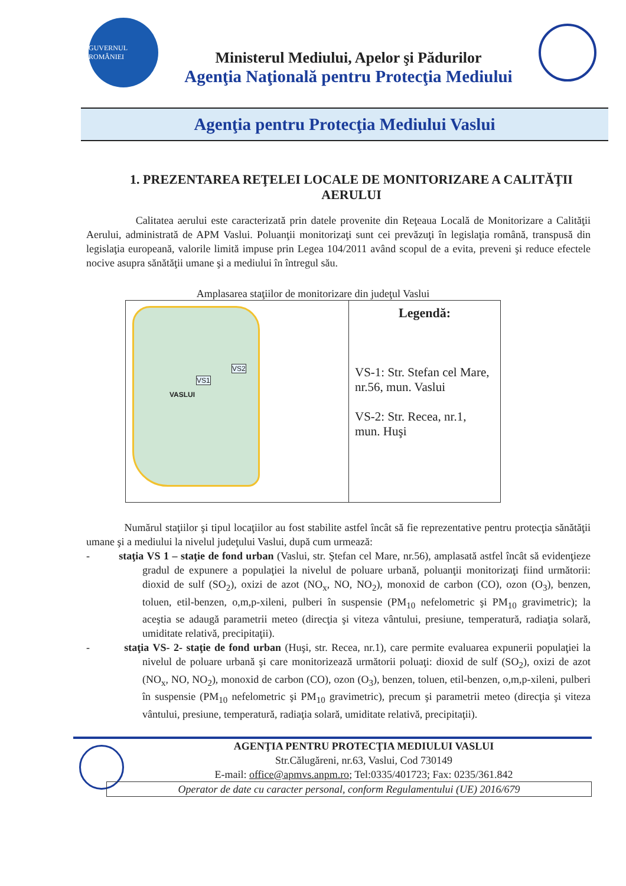GUVERNUL ROMÂNIEI
Ministerul Mediului, Apelor şi Pădurilor
Agenţia Naţională pentru Protecţia Mediului
Agenţia pentru Protecţia Mediului Vaslui
1. PREZENTAREA REŢELEI LOCALE DE MONITORIZARE A CALITĂŢII AERULUI
Calitatea aerului este caracterizată prin datele provenite din Reţeaua Locală de Monitorizare a Calităţii Aerului, administrată de APM Vaslui. Poluanţii monitorizaţi sunt cei prevăzuţi în legislaţia română, transpusă din legislaţia europeană, valorile limită impuse prin Legea 104/2011 având scopul de a evita, preveni şi reduce efectele nocive asupra sănătăţii umane şi a mediului în întregul său.
Amplasarea staţiilor de monitorizare din judeţul Vaslui
| VS1 VS2 VASLUI | Legendă: VS-1: Str. Stefan cel Mare, nr.56, mun. Vaslui VS-2: Str. Recea, nr.1, mun. Huşi |
Numărul staţiilor şi tipul locaţiilor au fost stabilite astfel încât să fie reprezentative pentru protecţia sănătăţii umane şi a mediului la nivelul judeţului Vaslui, după cum urmează:
- staţia VS 1 – staţie de fond urban (Vaslui, str. Ştefan cel Mare, nr.56), amplasată astfel încât să evidenţieze gradul de expunere a populaţiei la nivelul de poluare urbană, poluanţii monitorizaţi fiind următorii: dioxid de sulf (SO<sub>2</sub>), oxizi de azot (NO<sub>x</sub>, NO, NO<sub>2</sub>), monoxid de carbon (CO), ozon (O<sub>3</sub>), benzen, toluen, etil-benzen, o,m,p-xileni, pulberi în suspensie (PM<sub>10</sub> nefelometric şi PM<sub>10</sub> gravimetric); la aceştia se adaugă parametrii meteo (direcţia şi viteza vântului, presiune, temperatură, radiaţia solară, umiditate relativă, precipitaţii).
- staţia VS- 2- staţie de fond urban (Huşi, str. Recea, nr.1), care permite evaluarea expunerii populaţiei la nivelul de poluare urbană şi care monitorizează următorii poluaţi: dioxid de sulf (SO<sub>2</sub>), oxizi de azot (NO<sub>x</sub>, NO, NO<sub>2</sub>), monoxid de carbon (CO), ozon (O<sub>3</sub>), benzen, toluen, etil-benzen, o,m,p-xileni, pulberi în suspensie (PM<sub>10</sub> nefelometric şi PM<sub>10</sub> gravimetric), precum şi parametrii meteo (direcţia şi viteza vântului, presiune, temperatură, radiaţia solară, umiditate relativă, precipitaţii).
AGENŢIA PENTRU PROTECŢIA MEDIULUI VASLUI
Str.Călugăreni, nr.63, Vaslui, Cod 730149
E-mail: office@apmvs.anpm.ro; Tel:0335/401723; Fax: 0235/361.842
Operator de date cu caracter personal, conform Regulamentului (UE) 2016/679